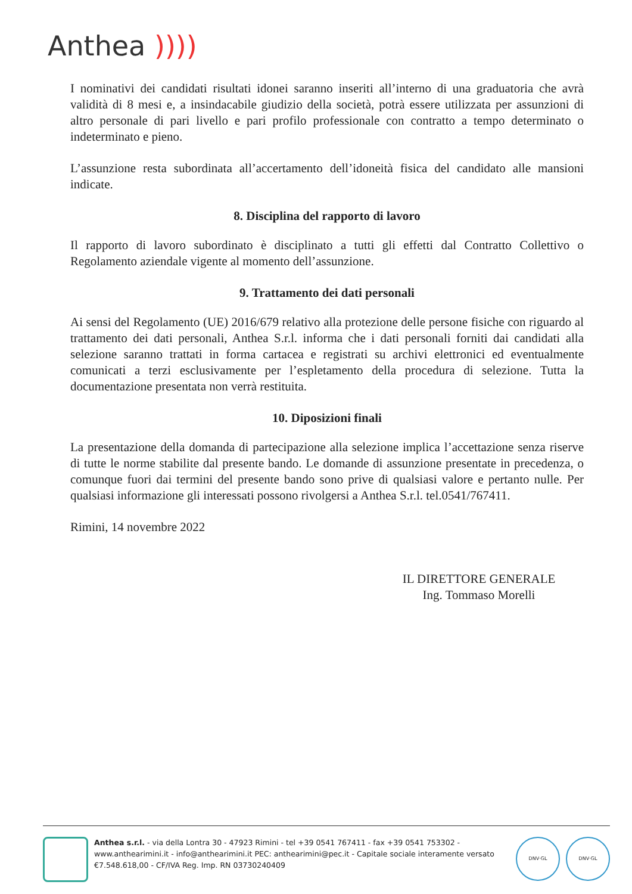Anthea ))))
I nominativi dei candidati risultati idonei saranno inseriti all’interno di una graduatoria che avrà validità di 8 mesi e, a insindacabile giudizio della società, potrà essere utilizzata per assunzioni di altro personale di pari livello e pari profilo professionale con contratto a tempo determinato o indeterminato e pieno.
L’assunzione resta subordinata all’accertamento dell’idoneità fisica del candidato alle mansioni indicate.
8. Disciplina del rapporto di lavoro
Il rapporto di lavoro subordinato è disciplinato a tutti gli effetti dal Contratto Collettivo o Regolamento aziendale vigente al momento dell’assunzione.
9. Trattamento dei dati personali
Ai sensi del Regolamento (UE) 2016/679 relativo alla protezione delle persone fisiche con riguardo al trattamento dei dati personali, Anthea S.r.l. informa che i dati personali forniti dai candidati alla selezione saranno trattati in forma cartacea e registrati su archivi elettronici ed eventualmente comunicati a terzi esclusivamente per l’espletamento della procedura di selezione. Tutta la documentazione presentata non verrà restituita.
10. Diposizioni finali
La presentazione della domanda di partecipazione alla selezione implica l’accettazione senza riserve di tutte le norme stabilite dal presente bando. Le domande di assunzione presentate in precedenza, o comunque fuori dai termini del presente bando sono prive di qualsiasi valore e pertanto nulle. Per qualsiasi informazione gli interessati possono rivolgersi a Anthea S.r.l. tel.0541/767411.
Rimini, 14 novembre 2022
IL DIRETTORE GENERALE
Ing. Tommaso Morelli
Anthea s.r.l. - via della Lontra 30 - 47923 Rimini - tel +39 0541 767411 - fax +39 0541 753302 - www.anthearimini.it - info@anthearimini.it PEC: anthearimini@pec.it - Capitale sociale interamente versato €7.548.618,00 - CF/IVA Reg. Imp. RN 03730240409
DNV·GL DNV·GL